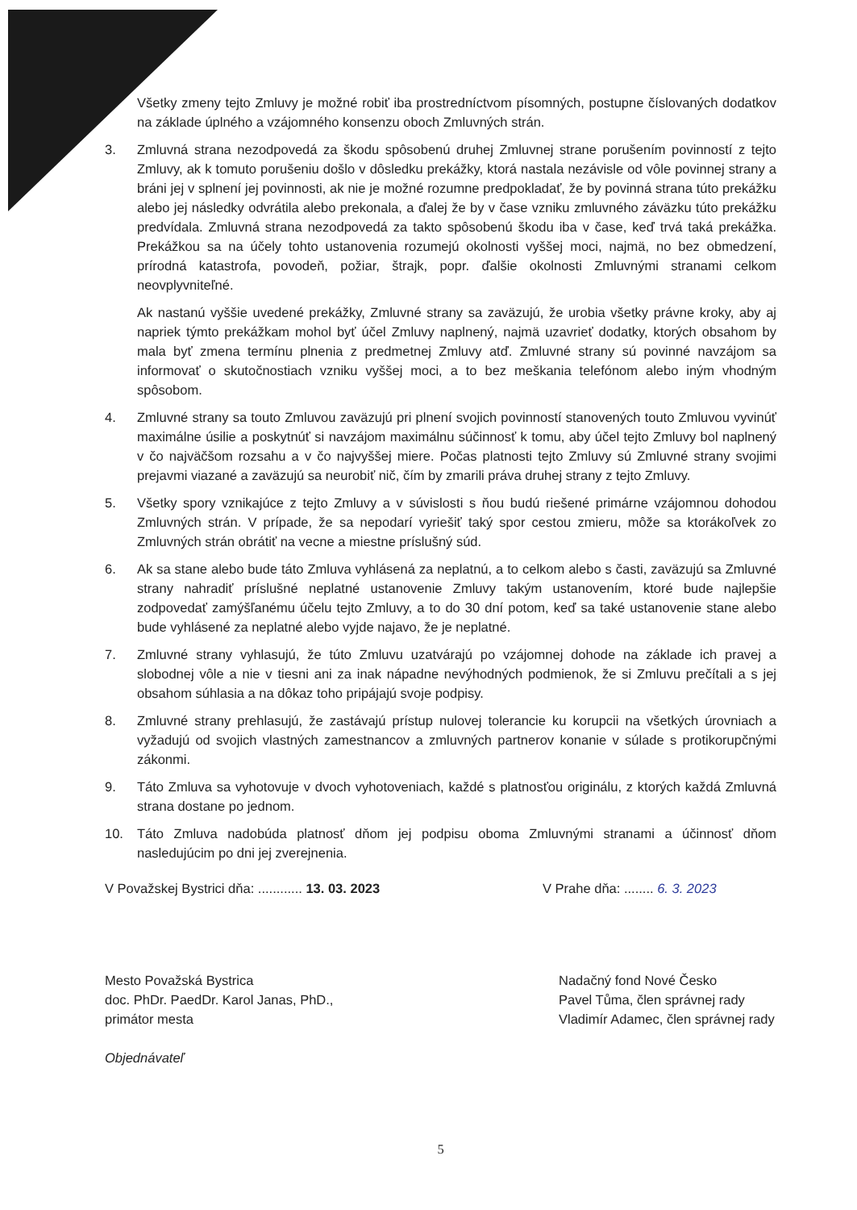Všetky zmeny tejto Zmluvy je možné robiť iba prostredníctvom písomných, postupne číslovaných dodatkov na základe úplného a vzájomného konsenzu oboch Zmluvných strán.
3. Zmluvná strana nezodpovedá za škodu spôsobenú druhej Zmluvnej strane porušením povinností z tejto Zmluvy, ak k tomuto porušeniu došlo v dôsledku prekážky, ktorá nastala nezávisle od vôle povinnej strany a bráni jej v splnení jej povinnosti, ak nie je možné rozumne predpokladať, že by povinná strana túto prekážku alebo jej následky odvrátila alebo prekonala, a ďalej že by v čase vzniku zmluvného záväzku túto prekážku predvídala. Zmluvná strana nezodpovedá za takto spôsobenú škodu iba v čase, keď trvá taká prekážka. Prekážkou sa na účely tohto ustanovenia rozumejú okolnosti vyššej moci, najmä, no bez obmedzení, prírodná katastrofa, povodeň, požiar, štrajk, popr. ďalšie okolnosti Zmluvnými stranami celkom neovplyvniteľné.
Ak nastanú vyššie uvedené prekážky, Zmluvné strany sa zaväzujú, že urobia všetky právne kroky, aby aj napriek týmto prekážkam mohol byť účel Zmluvy naplnený, najmä uzavrieť dodatky, ktorých obsahom by mala byť zmena termínu plnenia z predmetnej Zmluvy atď. Zmluvné strany sú povinné navzájom sa informovať o skutočnostiach vzniku vyššej moci, a to bez meškania telefónom alebo iným vhodným spôsobom.
4. Zmluvné strany sa touto Zmluvou zaväzujú pri plnení svojich povinností stanovených touto Zmluvou vyvinúť maximálne úsilie a poskytnúť si navzájom maximálnu súčinnosť k tomu, aby účel tejto Zmluvy bol naplnený v čo najväčšom rozsahu a v čo najvyššej miere. Počas platnosti tejto Zmluvy sú Zmluvné strany svojimi prejavmi viazané a zaväzujú sa neurobiť nič, čím by zmarili práva druhej strany z tejto Zmluvy.
5. Všetky spory vznikajúce z tejto Zmluvy a v súvislosti s ňou budú riešené primárne vzájomnou dohodou Zmluvných strán. V prípade, že sa nepodarí vyriešiť taký spor cestou zmieru, môže sa ktorákoľvek zo Zmluvných strán obrátiť na vecne a miestne príslušný súd.
6. Ak sa stane alebo bude táto Zmluva vyhlásená za neplatnú, a to celkom alebo s časti, zaväzujú sa Zmluvné strany nahradiť príslušné neplatné ustanovenie Zmluvy takým ustanovením, ktoré bude najlepšie zodpovedať zamýšľanému účelu tejto Zmluvy, a to do 30 dní potom, keď sa také ustanovenie stane alebo bude vyhlásené za neplatné alebo vyjde najavo, že je neplatné.
7. Zmluvné strany vyhlasujú, že túto Zmluvu uzatvárajú po vzájomnej dohode na základe ich pravej a slobodnej vôle a nie v tiesni ani za inak nápadne nevýhodných podmienok, že si Zmluvu prečítali a s jej obsahom súhlasia a na dôkaz toho pripájajú svoje podpisy.
8. Zmluvné strany prehlasujú, že zastávajú prístup nulovej tolerancie ku korupcii na všetkých úrovniach a vyžadujú od svojich vlastných zamestnancov a zmluvných partnerov konanie v súlade s protikorupčnými zákonmi.
9. Táto Zmluva sa vyhotovuje v dvoch vyhotoveniach, každé s platnosťou originálu, z ktorých každá Zmluvná strana dostane po jednom.
10. Táto Zmluva nadobúda platnosť dňom jej podpisu oboma Zmluvnými stranami a účinnosť dňom nasledujúcim po dni jej zverejnenia.
V Považskej Bystrici dňa: ............ 13. 03. 2023 V Prahe dňa: ........ 6. 3. 2023
Mesto Považská Bystrica
doc. PhDr. PaedDr. Karol Janas, PhD.,
primátor mesta
Objednávateľ
Nadačný fond Nové Česko
Pavel Tůma, člen správnej rady
Vladimír Adamec, člen správnej rady
5